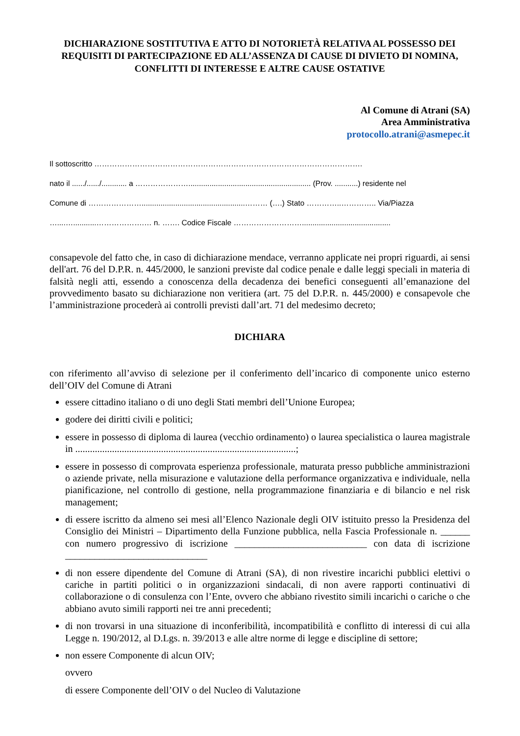DICHIARAZIONE SOSTITUTIVA E ATTO DI NOTORIETÀ RELATIVA AL POSSESSO DEI REQUISITI DI PARTECIPAZIONE ED ALL’ASSENZA DI CAUSE DI DIVIETO DI NOMINA, CONFLITTI DI INTERESSE E ALTRE CAUSE OSTATIVE
Al Comune di Atrani (SA)
Area Amministrativa
protocollo.atrani@asmepec.it
Il sottoscritto …………………………………………………………………………………………….
nato il ....../....../............ a ………………….......................................................... (Prov. ...........) residente nel
Comune di ………………….................................................……… (….) Stato …………..………….. Via/Piazza
…....…...........……………….… n. ……. Codice Fiscale ………………………..........................................
consapevole del fatto che, in caso di dichiarazione mendace, verranno applicate nei propri riguardi, ai sensi dell'art. 76 del D.P.R. n. 445/2000, le sanzioni previste dal codice penale e dalle leggi speciali in materia di falsità negli atti, essendo a conoscenza della decadenza dei benefici conseguenti all’emanazione del provvedimento basato su dichiarazione non veritiera (art. 75 del D.P.R. n. 445/2000) e consapevole che l’amministrazione procederà ai controlli previsti dall’art. 71 del medesimo decreto;
DICHIARA
con riferimento all’avviso di selezione per il conferimento dell’incarico di componente unico esterno dell’OIV del Comune di Atrani
essere cittadino italiano o di uno degli Stati membri dell’Unione Europea;
godere dei diritti civili e politici;
essere in possesso di diploma di laurea (vecchio ordinamento) o laurea specialistica o laurea magistrale in ..........................................................................................;
essere in possesso di comprovata esperienza professionale, maturata presso pubbliche amministrazioni o aziende private, nella misurazione e valutazione della performance organizzativa e individuale, nella pianificazione, nel controllo di gestione, nella programmazione finanziaria e di bilancio e nel risk management;
di essere iscritto da almeno sei mesi all’Elenco Nazionale degli OIV istituito presso la Presidenza del Consiglio dei Ministri – Dipartimento della Funzione pubblica, nella Fascia Professionale n. ______ con numero progressivo di iscrizione ___________________________ con data di iscrizione _____________________________
di non essere dipendente del Comune di Atrani (SA), di non rivestire incarichi pubblici elettivi o cariche in partiti politici o in organizzazioni sindacali, di non avere rapporti continuativi di collaborazione o di consulenza con l’Ente, ovvero che abbiano rivestito simili incarichi o cariche o che abbiano avuto simili rapporti nei tre anni precedenti;
di non trovarsi in una situazione di inconferibilità, incompatibilità e conflitto di interessi di cui alla Legge n. 190/2012, al D.Lgs. n. 39/2013 e alle altre norme di legge e discipline di settore;
non essere Componente di alcun OIV;
ovvero
di essere Componente dell’OIV o del Nucleo di Valutazione